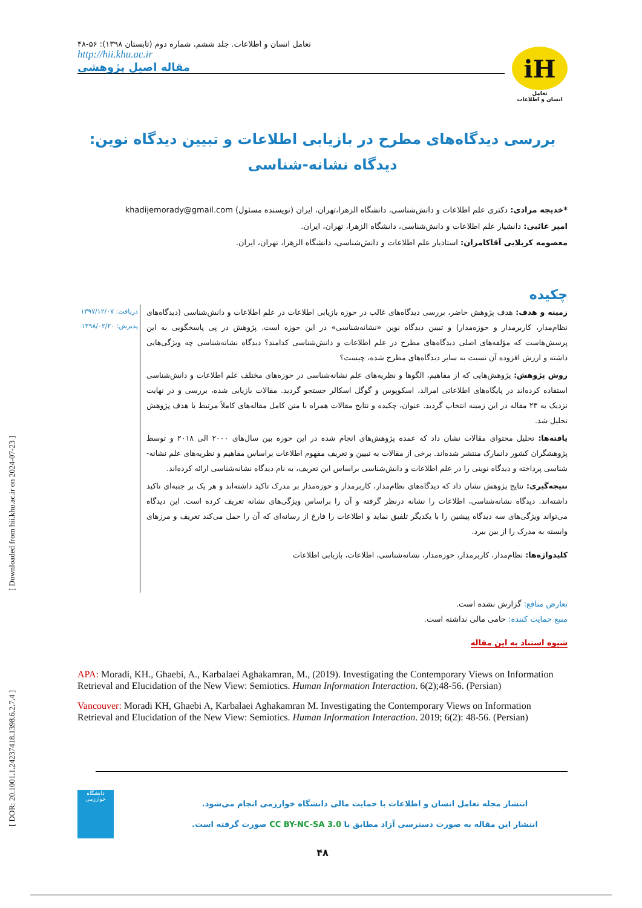[ Downloaded from hii.khu.ac.ir on 2024-07-23 ]
[ DOR: 20.1001.1.24237418.1398.6.2.7.4 ]
تعامل انسان و اطلاعات. جلد ششم، شماره دوم (تابستان ۱۳۹۸): ۵۶-۴۸
http://hii.khu.ac.ir
مقاله اصیل پژوهشی
iH
تعامل
انسان و اطلاعات
بررسی دیدگاه‌های مطرح در بازیابی اطلاعات و تبیین دیدگاه نوین: دیدگاه نشانه-شناسی
*خدیجه مرادی: دکتری علم اطلاعات و دانش‌شناسی، دانشگاه الزهرا،تهران، ایران (نویسنده مسئول) khadijemorady@gmail.com
امیر غائبی: دانشیار علم اطلاعات و دانش‌شناسی، دانشگاه الزهرا، تهران، ایران.
معصومه کربلایی آقاکامران: استادیار علم اطلاعات و دانش‌شناسی، دانشگاه الزهرا، تهران، ایران.
چکیده
زمینه و هدف: هدف پژوهش حاضر، بررسی دیدگاه‌های غالب در حوزه بازیابی اطلاعات در علم اطلاعات و دانش‌شناسی (دیدگاه‌های نظام‌مدار، کاربرمدار و حوزه‌مدار) و تبیین دیدگاه نوین «نشانه‌شناسی» در این حوزه است. پژوهش در پی پاسخگویی به این پرسش‌هاست که مؤلفه‌های اصلی دیدگاه‌های مطرح در علم اطلاعات و دانش‌شناسی کدامند؟ دیدگاه نشانه‌شناسی چه ویژگی‌هایی داشته و ارزش افزوده آن نسبت به سایر دیدگاه‌های مطرح شده، چیست؟
روش پژوهش: پژوهش‌هایی که از مفاهیم، الگوها و نظریه‌های علم نشانه‌شناسی در حوزه‌های مختلف علم اطلاعات و دانش‌شناسی استفاده کرده‌اند در پایگاه‌های اطلاعاتی امرالد، اسکوپوس و گوگل اسکالر جستجو گردید. مقالات بازیابی شده، بررسی و در نهایت نزدیک به ۲۳ مقاله در این زمینه انتخاب گردید. عنوان، چکیده و نتایج مقالات همراه با متن کامل مقاله‌های کاملاً مرتبط با هدف پژوهش تحلیل شد.
یافته‌ها: تحلیل محتوای مقالات نشان داد که عمده پژوهش‌های انجام شده در این حوزه بین سال‌های ۲۰۰۰ الی ۲۰۱۸ و توسط پژوهشگران کشور دانمارک منتشر شده‌اند. برخی از مقالات به تبیین و تعریف مفهوم اطلاعات براساس مفاهیم و نظریه‌های علم نشانه-شناسی پرداخته و دیدگاه نوینی را در علم اطلاعات و دانش‌شناسی براساس این تعریف، به نام دیدگاه نشانه‌شناسی ارائه کرده‌اند.
نتیجه‌گیری: نتایج پژوهش نشان داد که دیدگاه‌های نظام‌مدار، کاربرمدار و حوزه‌مدار بر مدرک تاکید داشته‌اند و هر یک بر جنبه‌ای تاکید داشته‌اند. دیدگاه نشانه‌شناسی، اطلاعات را نشانه درنظر گرفته و آن را براساس ویژگی‌های نشانه تعریف کرده است. این دیدگاه می‌تواند ویژگی‌های سه دیدگاه پیشین را با یکدیگر تلفیق نماید و اطلاعات را فارغ از رسانه‌ای که آن را حمل می‌کند تعریف و مرزهای وابسته به مدرک را از بین ببرد.
کلیدواژه‌ها: نظام‌مدار، کاربرمدار، حوزه‌مدار، نشانه‌شناسی، اطلاعات، بازیابی اطلاعات
دریافت: ۱۳۹۷/۱۲/۰۷
پذیرش: ۱۳۹۸/۰۲/۲۰
تعارض منافع: گزارش نشده است.
منبع حمایت کننده: حامی مالی نداشته است.
شیوه استناد به این مقاله
APA: Moradi, KH., Ghaebi, A., Karbalaei Aghakamran, M., (2019). Investigating the Contemporary Views on Information Retrieval and Elucidation of the New View: Semiotics. Human Information Interaction. 6(2);48-56. (Persian)
Vancouver: Moradi KH, Ghaebi A, Karbalaei Aghakamran M. Investigating the Contemporary Views on Information Retrieval and Elucidation of the New View: Semiotics. Human Information Interaction. 2019; 6(2): 48-56. (Persian)
دانشگاه خوارزمی
انتشار مجله تعامل انسان و اطلاعات با حمایت مالی دانشگاه خوارزمی انجام می‌شود.
انتشار این مقاله به صورت دسترسی آزاد مطابق با CC BY-NC-SA 3.0 صورت گرفته است.
۴۸